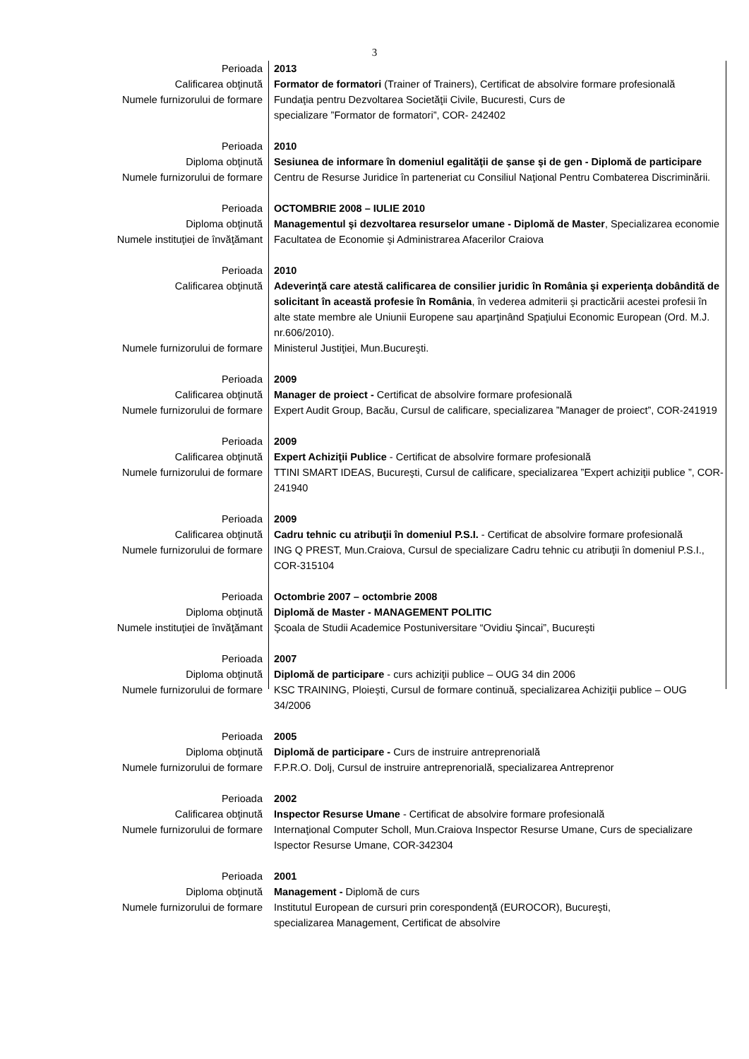3
| Perioada | 2013 |
| Calificarea obţinută | Formator de formatori (Trainer of Trainers), Certificat de absolvire formare profesională |
| Numele furnizorului de formare | Fundaţia pentru Dezvoltarea Societăţii Civile, Bucuresti, Curs de specializare ”Formator de formatori”, COR- 242402 |
| Perioada | 2010 |
| Diploma obţinută | Sesiunea de informare în domeniul egalităţii de şanse şi de gen - Diplomă de participare |
| Numele furnizorului de formare | Centru de Resurse Juridice în parteneriat cu Consiliul Naţional Pentru Combaterea Discriminării. |
| Perioada | OCTOMBRIE 2008 – IULIE 2010 |
| Diploma obţinută | Managementul şi dezvoltarea resurselor umane - Diplomă de Master , Specializarea economie |
| Numele instituţiei de învăţămant | Facultatea de Economie şi Administrarea Afacerilor Craiova |
| Perioada | 2010 |
| Calificarea obţinută | Adeverinţă care atestă calificarea de consilier juridic în România şi experienţa dobândită de solicitant în această profesie în România , în vederea admiterii şi practicării acestei profesii în alte state membre ale Uniunii Europene sau aparţinând Spaţiului Economic European (Ord. M.J. nr.606/2010). |
| Numele furnizorului de formare | Ministerul Justiţiei, Mun.Bucureşti. |
| Perioada | 2009 |
| Calificarea obţinută | Manager de proiect - Certificat de absolvire formare profesională |
| Numele furnizorului de formare | Expert Audit Group, Bacău, Cursul de calificare, specializarea ”Manager de proiect”, COR-241919 |
| Perioada | 2009 |
| Calificarea obţinută | Expert Achiziţii Publice - Certificat de absolvire formare profesională |
| Numele furnizorului de formare | TTINI SMART IDEAS, Bucureşti, Cursul de calificare, specializarea ”Expert achiziţii publice ”, COR-241940 |
| Perioada | 2009 |
| Calificarea obţinută | Cadru tehnic cu atribuţii în domeniul P.S.I. - Certificat de absolvire formare profesională |
| Numele furnizorului de formare | ING Q PREST, Mun.Craiova, Cursul de specializare Cadru tehnic cu atribuţii în domeniul P.S.I., COR-315104 |
| Perioada | Octombrie 2007 – octombrie 2008 |
| Diploma obţinută | Diplomă de Master - MANAGEMENT POLITIC |
| Numele instituţiei de învăţămant | Şcoala de Studii Academice Postuniversitare “Ovidiu Şincai”, Bucureşti |
| Perioada | 2007 |
| Diploma obţinută | Diplomă de participare - curs achiziţii publice – OUG 34 din 2006 |
| Numele furnizorului de formare | KSC TRAINING, Ploieşti, Cursul de formare continuă, specializarea Achiziţii publice – OUG 34/2006 |
| Perioada | 2005 |
| Diploma obţinută | Diplomă de participare - Curs de instruire antreprenorială |
| Numele furnizorului de formare | F.P.R.O. Dolj, Cursul de instruire antreprenorială, specializarea Antreprenor |
| Perioada | 2002 |
| Calificarea obţinută | Inspector Resurse Umane - Certificat de absolvire formare profesională |
| Numele furnizorului de formare | Internaţional Computer Scholl, Mun.Craiova Inspector Resurse Umane, Curs de specializare Ispector Resurse Umane, COR-342304 |
| Perioada | 2001 |
| Diploma obţinută | Management - Diplomă de curs |
| Numele furnizorului de formare | Institutul European de cursuri prin corespondenţă (EUROCOR), Bucureşti, specializarea Management, Certificat de absolvire |